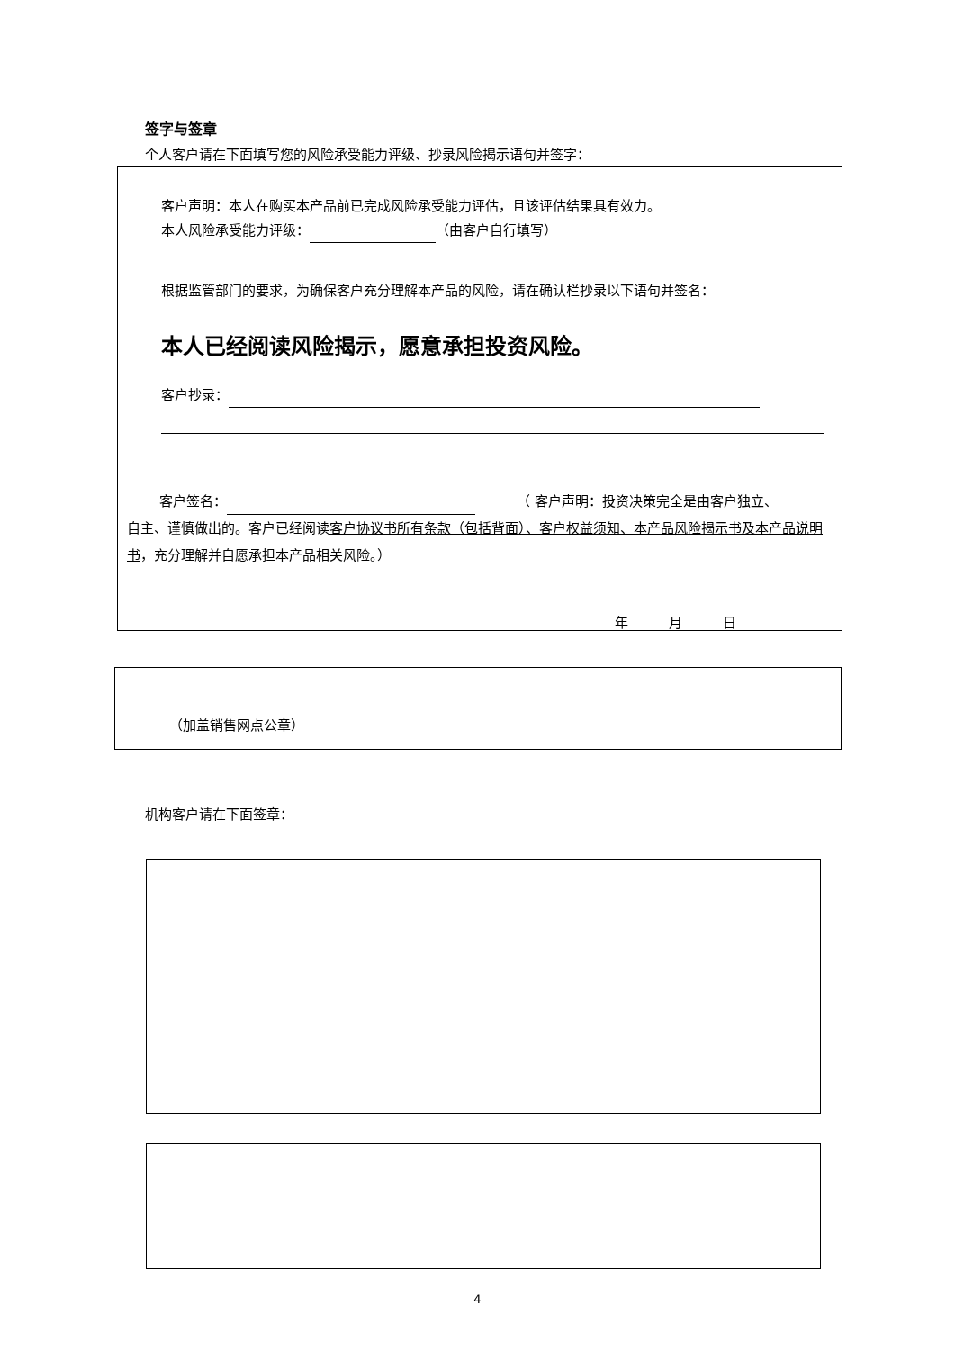签字与签章
个人客户请在下面填写您的风险承受能力评级、抄录风险揭示语句并签字：
客户声明：本人在购买本产品前已完成风险承受能力评估，且该评估结果具有效力。
本人风险承受能力评级： （由客户自行填写）
根据监管部门的要求，为确保客户充分理解本产品的风险，请在确认栏抄录以下语句并签名：
本人已经阅读风险揭示，愿意承担投资风险。
客户抄录：
客户签名： （ 客户声明：投资决策完全是由客户独立、
自主、谨慎做出的。客户已经阅读客户协议书所有条款（包括背面）、客户权益须知、本产品风险揭示书及本产品说明书，充分理解并自愿承担本产品相关风险。）
年　　　月　　　日
（加盖销售网点公章）
机构客户请在下面签章：
4